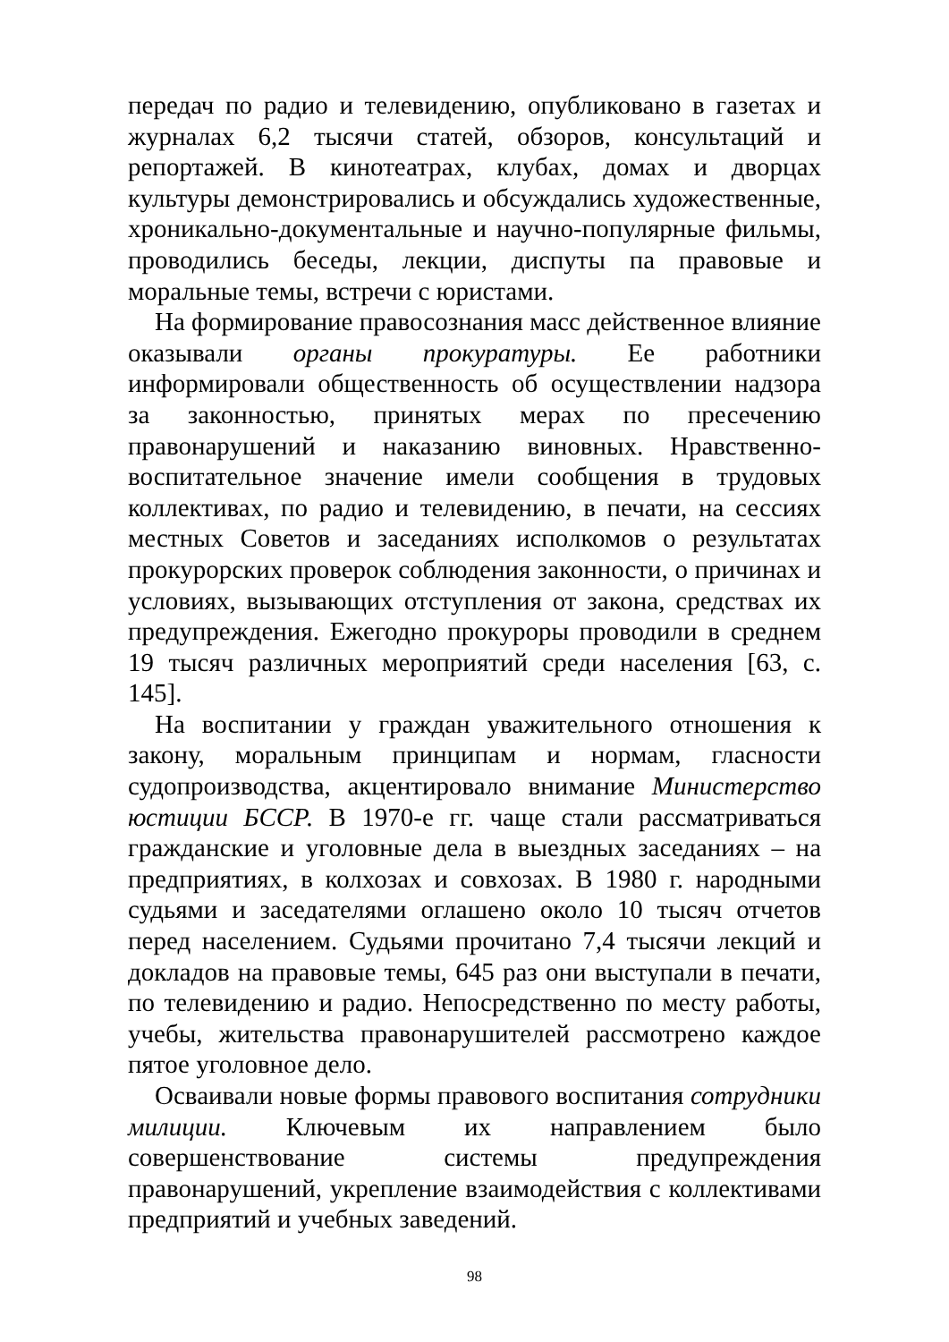передач по радио и телевидению, опубликовано в газетах и журналах 6,2 тысячи статей, обзоров, консультаций и репортажей. В кинотеатрах, клубах, домах и дворцах культуры демонстрировались и обсуждались художественные, хроникально-документальные и научно-популярные фильмы, проводились беседы, лекции, диспуты па правовые и моральные темы, встречи с юристами.
На формирование правосознания масс действенное влияние оказывали органы прокуратуры. Ее работники информировали общественность об осуществлении надзора за законностью, принятых мерах по пресечению правонарушений и наказанию виновных. Нравственно-воспитательное значение имели сообщения в трудовых коллективах, по радио и телевидению, в печати, на сессиях местных Советов и заседаниях исполкомов о результатах прокурорских проверок соблюдения законности, о причинах и условиях, вызывающих отступления от закона, средствах их предупреждения. Ежегодно прокуроры проводили в среднем 19 тысяч различных мероприятий среди населения [63, с. 145].
На воспитании у граждан уважительного отношения к закону, моральным принципам и нормам, гласности судопроизводства, акцентировало внимание Министерство юстиции БССР. В 1970-е гг. чаще стали рассматриваться гражданские и уголовные дела в выездных заседаниях – на предприятиях, в колхозах и совхозах. В 1980 г. народными судьями и заседателями оглашено около 10 тысяч отчетов перед населением. Судьями прочитано 7,4 тысячи лекций и докладов на правовые темы, 645 раз они выступали в печати, по телевидению и радио. Непосредственно по месту работы, учебы, жительства правонарушителей рассмотрено каждое пятое уголовное дело.
Осваивали новые формы правового воспитания сотрудники милиции. Ключевым их направлением было совершенствование системы предупреждения правонарушений, укрепление взаимодействия с коллективами предприятий и учебных заведений.
98